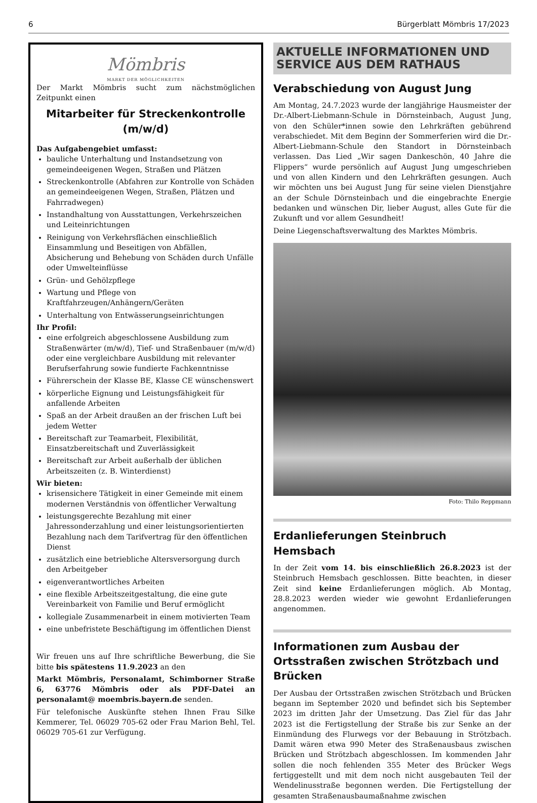6 Bürgerblatt Mömbris 17/2023
Mömbris
MARKT DER MÖGLICHKEITEN
Der Markt Mömbris sucht zum nächstmöglichen Zeitpunkt einen
Mitarbeiter für Streckenkontrolle (m/w/d)
Das Aufgabengebiet umfasst:
bauliche Unterhaltung und Instandsetzung von gemeindeeigenen Wegen, Straßen und Plätzen
Streckenkontrolle (Abfahren zur Kontrolle von Schäden an gemeindeeigenen Wegen, Straßen, Plätzen und Fahrradwegen)
Instandhaltung von Ausstattungen, Verkehrszeichen und Leiteinrichtungen
Reinigung von Verkehrsflächen einschließlich Einsammlung und Beseitigen von Abfällen, Absicherung und Behebung von Schäden durch Unfälle oder Umwelteinflüsse
Grün- und Gehölzpflege
Wartung und Pflege von Kraftfahrzeugen/Anhängern/Geräten
Unterhaltung von Entwässerungseinrichtungen
Ihr Profil:
eine erfolgreich abgeschlossene Ausbildung zum Straßenwärter (m/w/d), Tief- und Straßenbauer (m/w/d) oder eine vergleichbare Ausbildung mit relevanter Berufserfahrung sowie fundierte Fachkenntnisse
Führerschein der Klasse BE, Klasse CE wünschenswert
körperliche Eignung und Leistungsfähigkeit für anfallende Arbeiten
Spaß an der Arbeit draußen an der frischen Luft bei jedem Wetter
Bereitschaft zur Teamarbeit, Flexibilität, Einsatzbereitschaft und Zuverlässigkeit
Bereitschaft zur Arbeit außerhalb der üblichen Arbeitszeiten (z. B. Winterdienst)
Wir bieten:
krisensichere Tätigkeit in einer Gemeinde mit einem modernen Verständnis von öffentlicher Verwaltung
leistungsgerechte Bezahlung mit einer Jahressonderzahlung und einer leistungsorientierten Bezahlung nach dem Tarifvertrag für den öffentlichen Dienst
zusätzlich eine betriebliche Altersversorgung durch den Arbeitgeber
eigenverantwortliches Arbeiten
eine flexible Arbeitszeitgestaltung, die eine gute Vereinbarkeit von Familie und Beruf ermöglicht
kollegiale Zusammenarbeit in einem motivierten Team
eine unbefristete Beschäftigung im öffentlichen Dienst
Wir freuen uns auf Ihre schriftliche Bewerbung, die Sie bitte bis spätestens 11.9.2023 an den
Markt Mömbris, Personalamt, Schimborner Straße 6, 63776 Mömbris oder als PDF-Datei an personalamt@ moembris.bayern.de senden.
Für telefonische Auskünfte stehen Ihnen Frau Silke Kemmerer, Tel. 06029 705-62 oder Frau Marion Behl, Tel. 06029 705-61 zur Verfügung.
AKTUELLE INFORMATIONEN UND SERVICE AUS DEM RATHAUS
Verabschiedung von August Jung
Am Montag, 24.7.2023 wurde der langjährige Hausmeister der Dr.-Albert-Liebmann-Schule in Dörnsteinbach, August Jung, von den Schüler*innen sowie den Lehrkräften gebührend verabschiedet. Mit dem Beginn der Sommerferien wird die Dr.-Albert-Liebmann-Schule den Standort in Dörnsteinbach verlassen. Das Lied „Wir sagen Dankeschön, 40 Jahre die Flippers“ wurde persönlich auf August Jung umgeschrieben und von allen Kindern und den Lehrkräften gesungen. Auch wir möchten uns bei August Jung für seine vielen Dienstjahre an der Schule Dörnsteinbach und die eingebrachte Energie bedanken und wünschen Dir, lieber August, alles Gute für die Zukunft und vor allem Gesundheit!
Deine Liegenschaftsverwaltung des Marktes Mömbris.
Foto: Thilo Reppmann
Erdanlieferungen Steinbruch Hemsbach
In der Zeit vom 14. bis einschließlich 26.8.2023 ist der Steinbruch Hemsbach geschlossen. Bitte beachten, in dieser Zeit sind keine Erdanlieferungen möglich. Ab Montag, 28.8.2023 werden wieder wie gewohnt Erdanlieferungen angenommen.
Informationen zum Ausbau der Ortsstraßen zwischen Strötzbach und Brücken
Der Ausbau der Ortsstraßen zwischen Strötzbach und Brücken begann im September 2020 und befindet sich bis September 2023 im dritten Jahr der Umsetzung. Das Ziel für das Jahr 2023 ist die Fertigstellung der Straße bis zur Senke an der Einmündung des Flurwegs vor der Bebauung in Strötzbach. Damit wären etwa 990 Meter des Straßenausbaus zwischen Brücken und Strötzbach abgeschlossen. Im kommenden Jahr sollen die noch fehlenden 355 Meter des Brücker Wegs fertiggestellt und mit dem noch nicht ausgebauten Teil der Wendelinusstraße begonnen werden. Die Fertigstellung der gesamten Straßenausbaumaßnahme zwischen